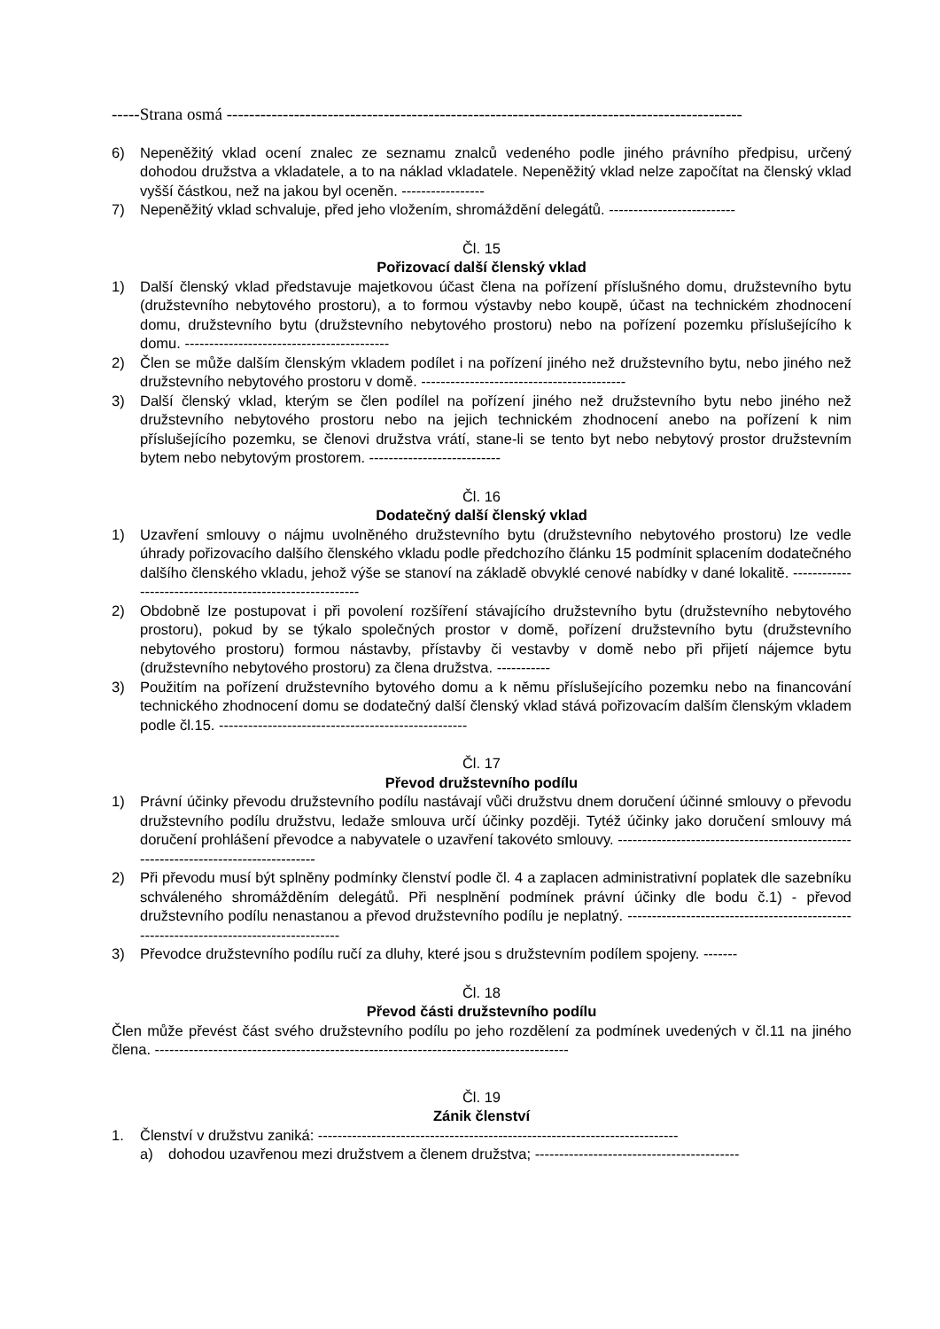-----Strana osmá --------------------------------------------------------------------------------------------
6) Nepeněžitý vklad ocení znalec ze seznamu znalců vedeného podle jiného právního předpisu, určený dohodou družstva a vkladatele, a to na náklad vkladatele. Nepeněžitý vklad nelze započítat na členský vklad vyšší částkou, než na jakou byl oceněn. -----------------
7) Nepeněžitý vklad schvaluje, před jeho vložením, shromáždění delegátů. --------------------------
Čl. 15
Pořizovací další členský vklad
1) Další členský vklad představuje majetkovou účast člena na pořízení příslušného domu, družstevního bytu (družstevního nebytového prostoru), a to formou výstavby nebo koupě, účast na technickém zhodnocení domu, družstevního bytu (družstevního nebytového prostoru) nebo na pořízení pozemku příslušejícího k domu. ------------------------------------------
2) Člen se může dalším členským vkladem podílet i na pořízení jiného než družstevního bytu, nebo jiného než družstevního nebytového prostoru v domě. ------------------------------------------
3) Další členský vklad, kterým se člen podílel na pořízení jiného než družstevního bytu nebo jiného než družstevního nebytového prostoru nebo na jejich technickém zhodnocení anebo na pořízení k nim příslušejícího pozemku, se členovi družstva vrátí, stane-li se tento byt nebo nebytový prostor družstevním bytem nebo nebytovým prostorem. ---------------------------
Čl. 16
Dodatečný další členský vklad
1) Uzavření smlouvy o nájmu uvolněného družstevního bytu (družstevního nebytového prostoru) lze vedle úhrady pořizovacího dalšího členského vkladu podle předchozího článku 15 podmínit splacením dodatečného dalšího členského vkladu, jehož výše se stanoví na základě obvyklé cenové nabídky v dané lokalitě. ---------------------------------------------------------
2) Obdobně lze postupovat i při povolení rozšíření stávajícího družstevního bytu (družstevního nebytového prostoru), pokud by se týkalo společných prostor v domě, pořízení družstevního bytu (družstevního nebytového prostoru) formou nástavby, přístavby či vestavby v domě nebo při přijetí nájemce bytu (družstevního nebytového prostoru) za člena družstva. -----------
3) Použitím na pořízení družstevního bytového domu a k němu příslušejícího pozemku nebo na financování technického zhodnocení domu se dodatečný další členský vklad stává pořizovacím dalším členským vkladem podle čl.15. ---------------------------------------------------
Čl. 17
Převod družstevního podílu
1) Právní účinky převodu družstevního podílu nastávají vůči družstvu dnem doručení účinné smlouvy o převodu družstevního podílu družstvu, ledaže smlouva určí účinky později. Tytéž účinky jako doručení smlouvy má doručení prohlášení převodce a nabyvatele o uzavření takovéto smlouvy. ------------------------------------------------------------------------------------
2) Při převodu musí být splněny podmínky členství podle čl. 4 a zaplacen administrativní poplatek dle sazebníku schváleného shromážděním delegátů. Při nesplnění podmínek právní účinky dle bodu č.1) - převod družstevního podílu nenastanou a převod družstevního podílu je neplatný. ---------------------------------------------------------------------------------------
3) Převodce družstevního podílu ručí za dluhy, které jsou s družstevním podílem spojeny. -------
Čl. 18
Převod části družstevního podílu
Člen může převést část svého družstevního podílu po jeho rozdělení za podmínek uvedených v čl.11 na jiného člena. -------------------------------------------------------------------------------------
Čl. 19
Zánik členství
1. Členství v družstvu zaniká: --------------------------------------------------------------------------
a) dohodou uzavřenou mezi družstvem a členem družstva; ------------------------------------------